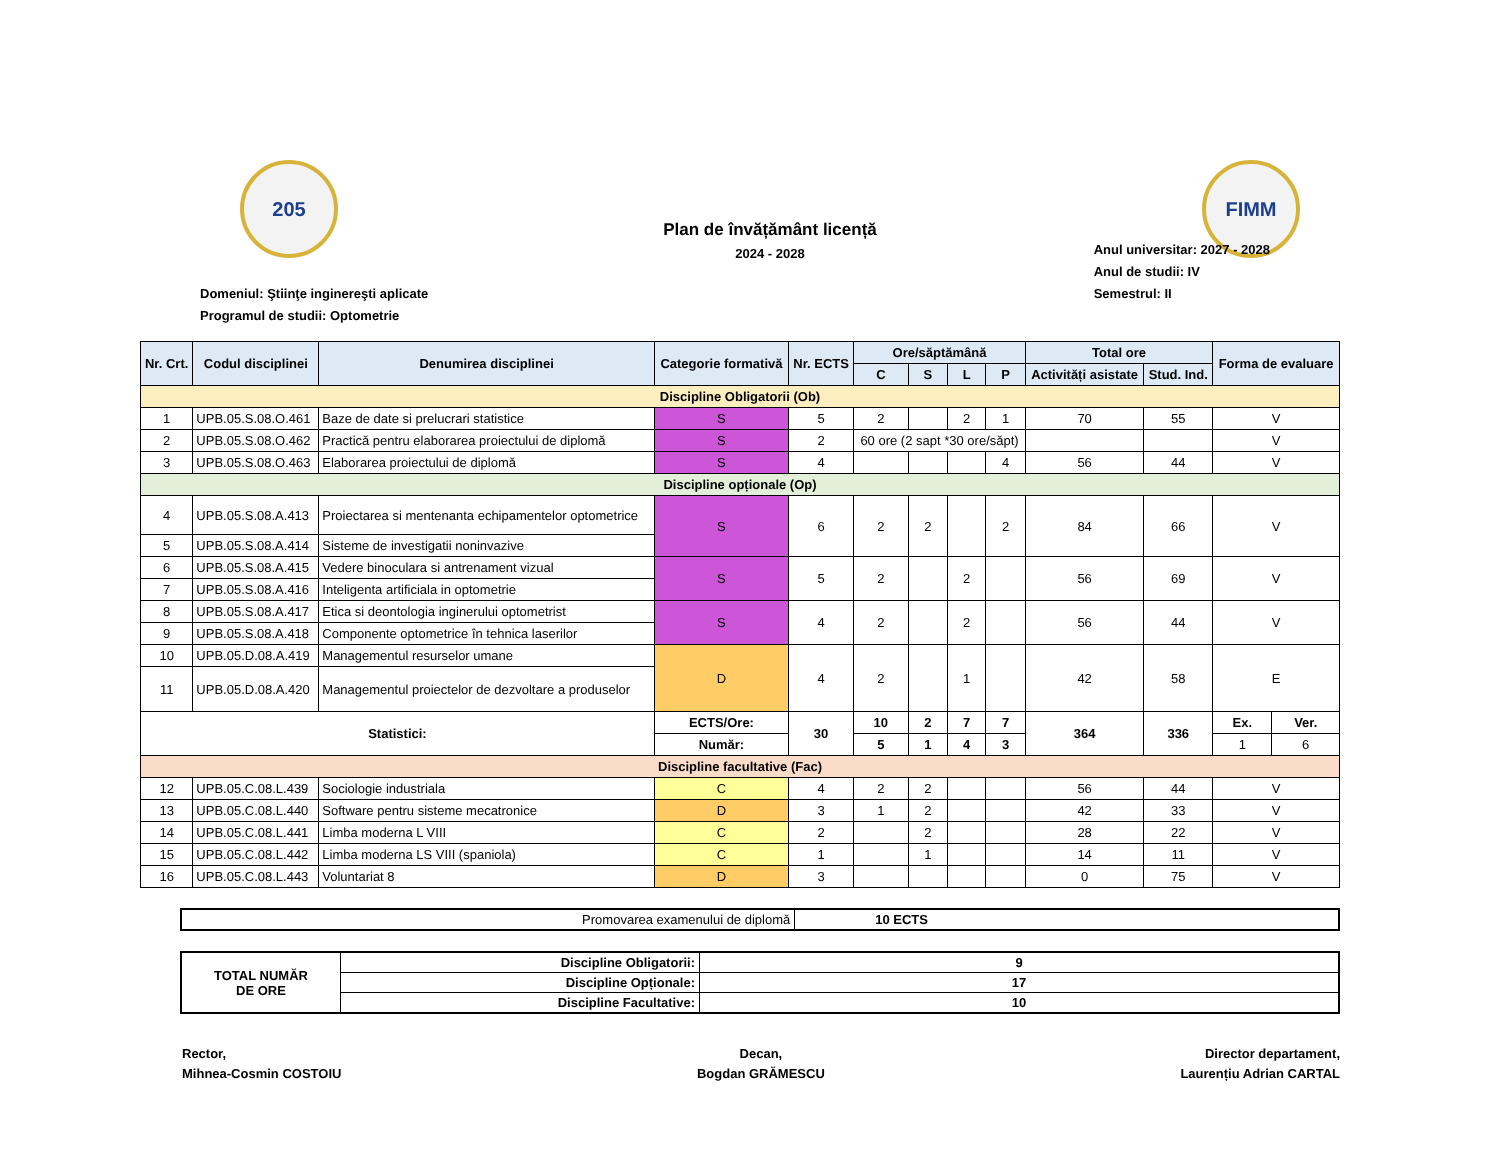205
Plan de învățământ licență
2024 - 2028
FIMM
Domeniul: Ştiinţe inginereşti aplicate
Programul de studii: Optometrie
Anul universitar: 2027 - 2028
Anul de studii: IV
Semestrul: II
| Nr. Crt. | Codul disciplinei | Denumirea disciplinei | Categorie formativă | Nr. ECTS | Ore/săptămână | | | | Total ore | | Forma de evaluare | |
| --- | --- | --- | --- | --- | --- | --- | --- | --- | --- | --- | --- | --- |
| | | | | | C | S | L | P | Activități asistate | Stud. Ind. | | |
| Discipline Obligatorii (Ob) | | | | | | | | | | | | |
| 1 | UPB.05.S.08.O.461 | Baze de date si prelucrari statistice | S | 5 | 2 | | 2 | 1 | 70 | 55 | V | |
| 2 | UPB.05.S.08.O.462 | Practică pentru elaborarea proiectului de diplomă | S | 2 | 60 ore (2 sapt *30 ore/săpt) | | | | | | V | |
| 3 | UPB.05.S.08.O.463 | Elaborarea proiectului de diplomă | S | 4 | | | | 4 | 56 | 44 | V | |
| Discipline opționale (Op) | | | | | | | | | | | | |
| 4 | UPB.05.S.08.A.413 | Proiectarea si mentenanta echipamentelor optometrice | S | 6 | 2 | 2 | | 2 | 84 | 66 | V | |
| 5 | UPB.05.S.08.A.414 | Sisteme de investigatii noninvazive | | | | | | | | | | |
| 6 | UPB.05.S.08.A.415 | Vedere binoculara si antrenament vizual | S | 5 | 2 | | 2 | | 56 | 69 | V | |
| 7 | UPB.05.S.08.A.416 | Inteligenta artificiala in optometrie | | | | | | | | | | |
| 8 | UPB.05.S.08.A.417 | Etica si deontologia inginerului optometrist | S | 4 | 2 | | 2 | | 56 | 44 | V | |
| 9 | UPB.05.S.08.A.418 | Componente optometrice în tehnica laserilor | | | | | | | | | | |
| 10 | UPB.05.D.08.A.419 | Managementul resurselor umane | D | 4 | 2 | | 1 | | 42 | 58 | E | |
| 11 | UPB.05.D.08.A.420 | Managementul proiectelor de dezvoltare a produselor | | | | | | | | | | |
| Statistici: | | | ECTS/Ore: | 30 | 10 | 2 | 7 | 7 | 364 | 336 | Ex. | Ver. |
| | | | Număr: | | 5 | 1 | 4 | 3 | | | 1 | 6 |
| Discipline facultative (Fac) | | | | | | | | | | | | |
| 12 | UPB.05.C.08.L.439 | Sociologie industriala | C | 4 | 2 | 2 | | | 56 | 44 | V | |
| 13 | UPB.05.C.08.L.440 | Software pentru sisteme mecatronice | D | 3 | 1 | 2 | | | 42 | 33 | V | |
| 14 | UPB.05.C.08.L.441 | Limba moderna L VIII | C | 2 | | 2 | | | 28 | 22 | V | |
| 15 | UPB.05.C.08.L.442 | Limba moderna LS VIII (spaniola) | C | 1 | | 1 | | | 14 | 11 | V | |
| 16 | UPB.05.C.08.L.443 | Voluntariat 8 | D | 3 | | | | | 0 | 75 | V | |
| Promovarea examenului de diplomă | 10 ECTS |
| TOTAL NUMĂR DE ORE | Discipline Obligatorii: | 9 |
| | Discipline Opționale: | 17 |
| | Discipline Facultative: | 10 |
Rector,
Mihnea-Cosmin COSTOIU
Decan,
Bogdan GRĂMESCU
Director departament,
Laurențiu Adrian CARTAL